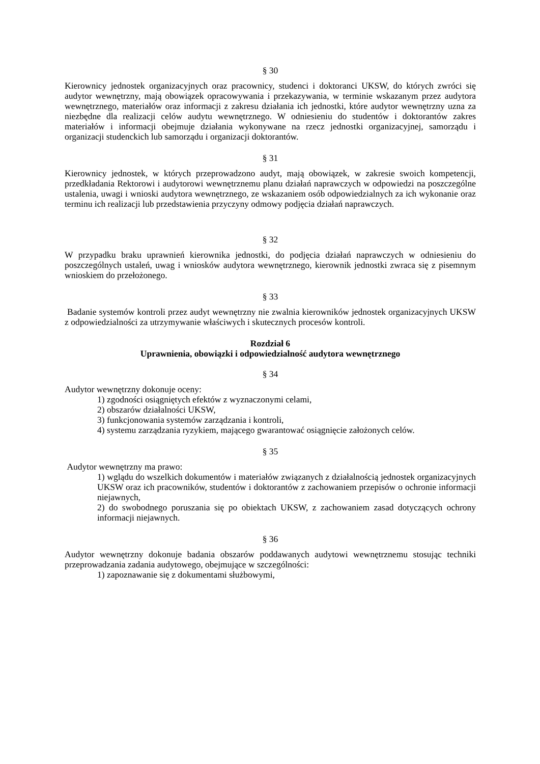§ 30
Kierownicy jednostek organizacyjnych oraz pracownicy, studenci i doktoranci UKSW, do których zwróci się audytor wewnętrzny, mają obowiązek opracowywania i przekazywania, w terminie wskazanym przez audytora wewnętrznego, materiałów oraz informacji z zakresu działania ich jednostki, które audytor wewnętrzny uzna za niezbędne dla realizacji celów audytu wewnętrznego. W odniesieniu do studentów i doktorantów zakres materiałów i informacji obejmuje działania wykonywane na rzecz jednostki organizacyjnej, samorządu i organizacji studenckich lub samorządu i organizacji doktorantów.
§ 31
Kierownicy jednostek, w których przeprowadzono audyt, mają obowiązek, w zakresie swoich kompetencji, przedkładania Rektorowi i audytorowi wewnętrznemu planu działań naprawczych w odpowiedzi na poszczególne ustalenia, uwagi i wnioski audytora wewnętrznego, ze wskazaniem osób odpowiedzialnych za ich wykonanie oraz terminu ich realizacji lub przedstawienia przyczyny odmowy podjęcia działań naprawczych.
§ 32
W przypadku braku uprawnień kierownika jednostki, do podjęcia działań naprawczych w odniesieniu do poszczególnych ustaleń, uwag i wniosków audytora wewnętrznego, kierownik jednostki zwraca się z pisemnym wnioskiem do przełożonego.
§ 33
Badanie systemów kontroli przez audyt wewnętrzny nie zwalnia kierowników jednostek organizacyjnych UKSW z odpowiedzialności za utrzymywanie właściwych i skutecznych procesów kontroli.
Rozdział 6
Uprawnienia, obowiązki i odpowiedzialność audytora wewnętrznego
§ 34
Audytor wewnętrzny dokonuje oceny:
1) zgodności osiągniętych efektów z wyznaczonymi celami,
2) obszarów działalności UKSW,
3) funkcjonowania systemów zarządzania i kontroli,
4) systemu zarządzania ryzykiem, mającego gwarantować osiągnięcie założonych celów.
§ 35
Audytor wewnętrzny ma prawo:
1) wglądu do wszelkich dokumentów i materiałów związanych z działalnością jednostek organizacyjnych UKSW oraz ich pracowników, studentów i doktorantów z zachowaniem przepisów o ochronie informacji niejawnych,
2) do swobodnego poruszania się po obiektach UKSW, z zachowaniem zasad dotyczących ochrony informacji niejawnych.
§ 36
Audytor wewnętrzny dokonuje badania obszarów poddawanych audytowi wewnętrznemu stosując techniki przeprowadzania zadania audytowego, obejmujące w szczególności:
1) zapoznawanie się z dokumentami służbowymi,